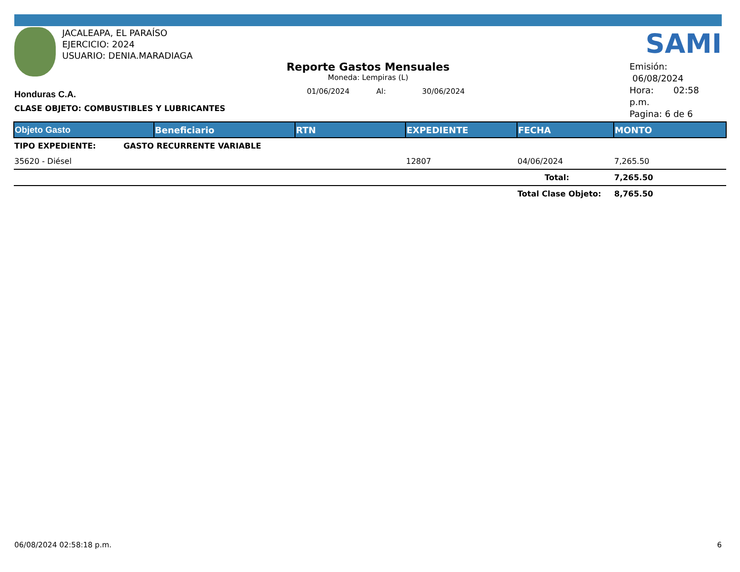JACALEAPA, EL PARAÍSO
EJERCICIO: 2024
USUARIO: DENIA.MARADIAGA
SAMI
Reporte Gastos Mensuales
Moneda: Lempiras (L)
01/06/2024 Al: 30/06/2024
Emisión: 06/08/2024
Hora: 02:58 p.m.
Pagina: 6 de 6
Honduras C.A.
CLASE OBJETO: COMBUSTIBLES Y LUBRICANTES
| Objeto Gasto | Beneficiario | RTN | EXPEDIENTE | FECHA | MONTO |
| --- | --- | --- | --- | --- | --- |
| TIPO EXPEDIENTE: GASTO RECURRENTE VARIABLE | | | | | |
| 35620 - Diésel | | | 12807 | 04/06/2024 | 7,265.50 |
| | | | | Total: | 7,265.50 |
| | | | | Total Clase Objeto: | 8,765.50 |
06/08/2024 02:58:18 p.m. 6